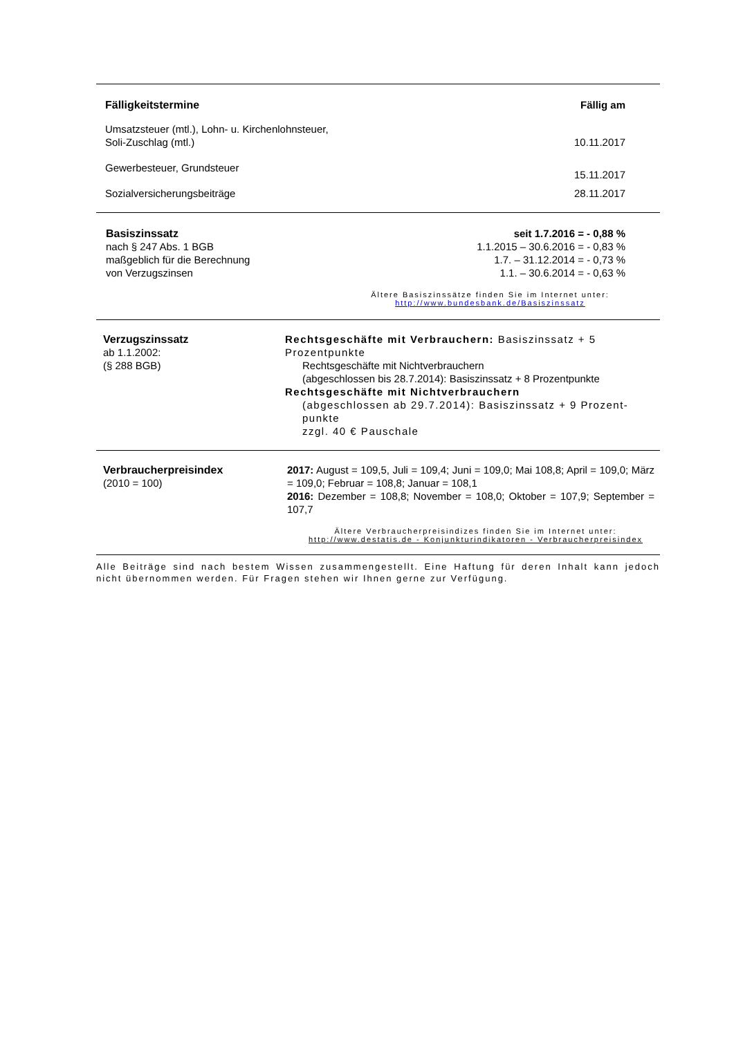| Fälligkeitstermine | Fällig am |
| Umsatzsteuer (mtl.), Lohn- u. Kirchenlohnsteuer, Soli-Zuschlag (mtl.) | 10.11.2017 |
| Gewerbesteuer, Grundsteuer | 15.11.2017 |
| Sozialversicherungsbeiträge | 28.11.2017 |
| Basiszinssatz nach § 247 Abs. 1 BGB maßgeblich für die Berechnung von Verzugszinsen | seit 1.7.2016 = - 0,88 % 1.1.2015 – 30.6.2016 = - 0,83 % 1.7. – 31.12.2014 = - 0,73 % 1.1. – 30.6.2014 = - 0,63 % |
Ältere Basiszinssätze finden Sie im Internet unter:
http://www.bundesbank.de/Basiszinssatz
| Verzugszinssatz ab 1.1.2002: (§ 288 BGB) | Rechtsgeschäfte mit Verbrauchern: Basiszinssatz + 5 Prozentpunkte Rechtsgeschäfte mit Nichtverbrauchern (abgeschlossen bis 28.7.2014): Basiszinssatz + 8 Prozentpunkte Rechtsgeschäfte mit Nichtverbrauchern (abgeschlossen ab 29.7.2014): Basiszinssatz + 9 Prozent-punkte zzgl. 40 € Pauschale |
| Verbraucherpreisindex (2010 = 100) | 2017: August = 109,5, Juli = 109,4; Juni = 109,0; Mai 108,8; April = 109,0; März = 109,0; Februar = 108,8; Januar = 108,1 2016: Dezember = 108,8; November = 108,0; Oktober = 107,9; September = 107,7 |
Ältere Verbraucherpreisindizes finden Sie im Internet unter:
http://www.destatis.de - Konjunkturindikatoren - Verbraucherpreisindex
Alle Beiträge sind nach bestem Wissen zusammengestellt. Eine Haftung für deren Inhalt kann jedoch nicht übernommen werden. Für Fragen stehen wir Ihnen gerne zur Verfügung.